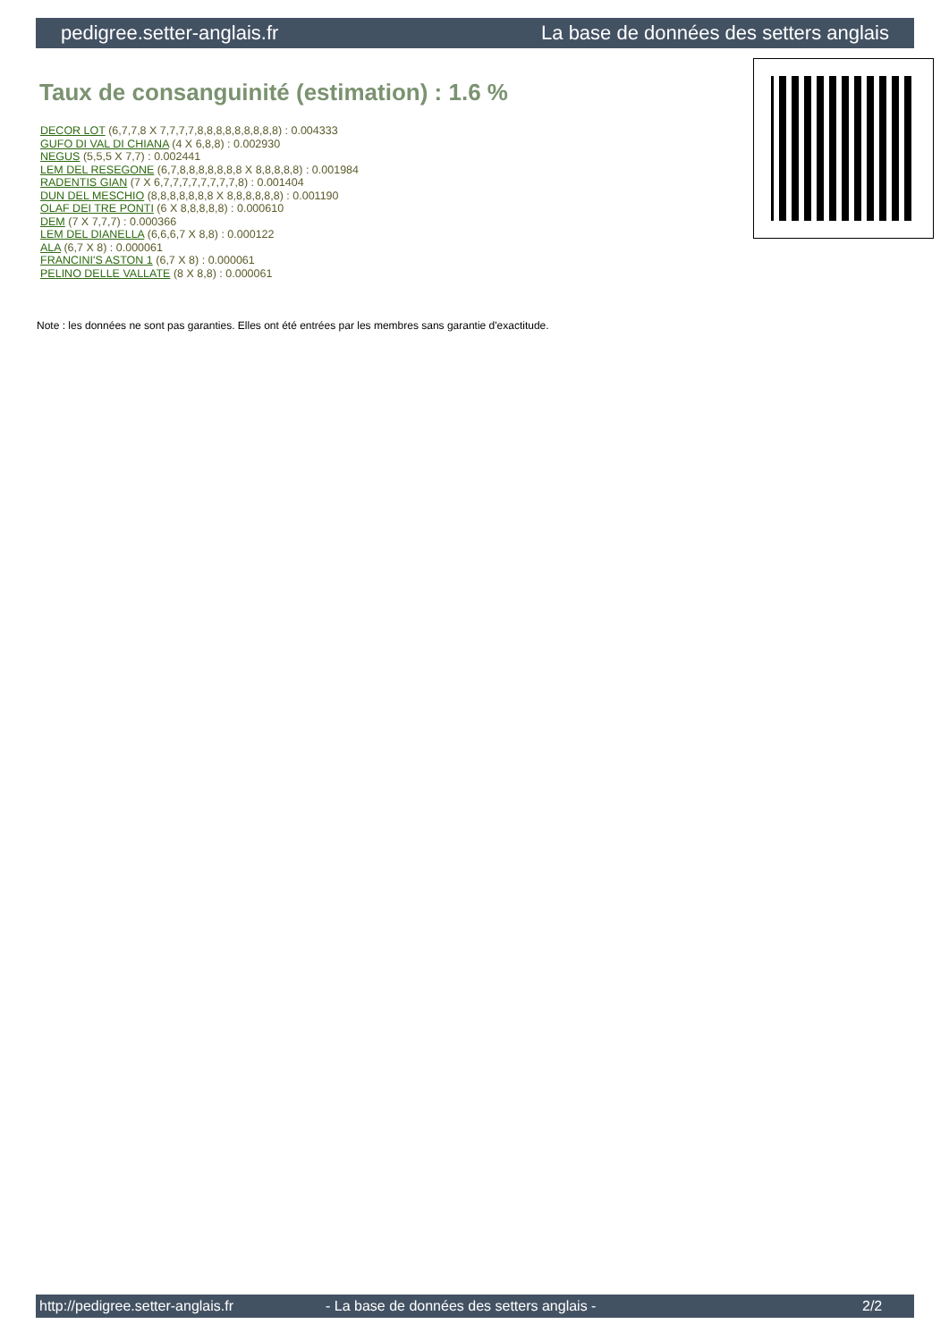pedigree.setter-anglais.fr La base de données des setters anglais
Taux de consanguinité (estimation) : 1.6 %
DECOR LOT (6,7,7,8 X 7,7,7,7,8,8,8,8,8,8,8,8,8) : 0.004333
GUFO DI VAL DI CHIANA (4 X 6,8,8) : 0.002930
NEGUS (5,5,5 X 7,7) : 0.002441
LEM DEL RESEGONE (6,7,8,8,8,8,8,8,8 X 8,8,8,8,8) : 0.001984
RADENTIS GIAN (7 X 6,7,7,7,7,7,7,7,7,8) : 0.001404
DUN DEL MESCHIO (8,8,8,8,8,8,8 X 8,8,8,8,8,8) : 0.001190
OLAF DEI TRE PONTI (6 X 8,8,8,8,8) : 0.000610
DEM (7 X 7,7,7) : 0.000366
LEM DEL DIANELLA (6,6,6,7 X 8,8) : 0.000122
ALA (6,7 X 8) : 0.000061
FRANCINI'S ASTON 1 (6,7 X 8) : 0.000061
PELINO DELLE VALLATE (8 X 8,8) : 0.000061
Note : les données ne sont pas garanties. Elles ont été entrées par les membres sans garantie d'exactitude.
http://pedigree.setter-anglais.fr - La base de données des setters anglais - 2/2